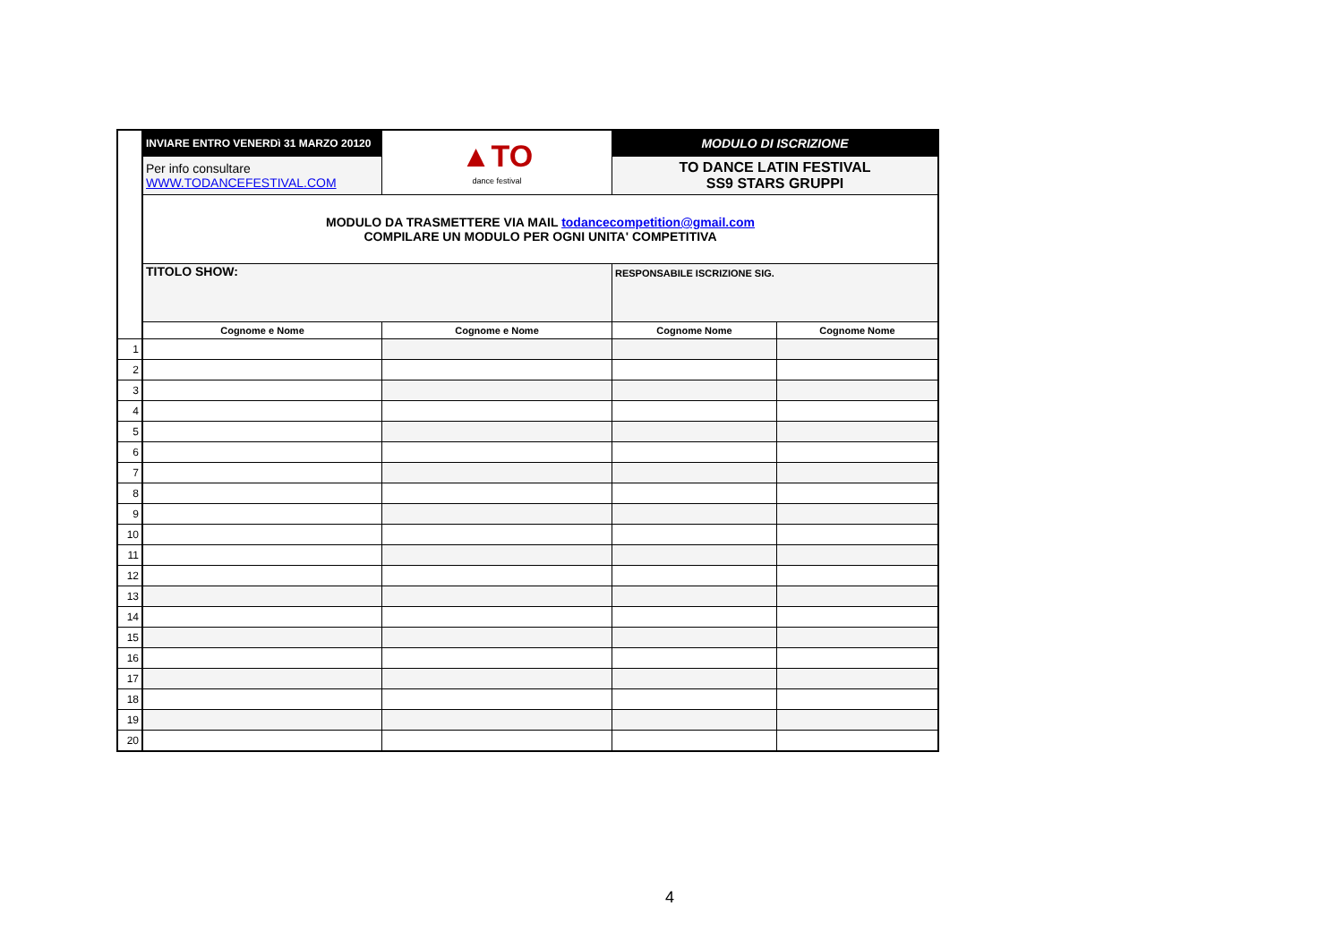| | INVIARE ENTRO VENERDì 31 MARZO 20120 | ▲TO dance festival | MODULO DI ISCRIZIONE | |
| | Per info consultare WWW.TODANCEFESTIVAL.COM | | TO DANCE LATIN FESTIVAL SS9 STARS GRUPPI | |
| | MODULO DA TRASMETTERE VIA MAIL todancecompetition@gmail.com COMPILARE UN MODULO PER OGNI UNITA' COMPETITIVA | | | |
| | TITOLO SHOW: | | RESPONSABILE ISCRIZIONE SIG. | |
| | Cognome e Nome | Cognome e Nome | Cognome Nome | Cognome Nome |
| 1 | | | | |
| 2 | | | | |
| 3 | | | | |
| 4 | | | | |
| 5 | | | | |
| 6 | | | | |
| 7 | | | | |
| 8 | | | | |
| 9 | | | | |
| 10 | | | | |
| 11 | | | | |
| 12 | | | | |
| 13 | | | | |
| 14 | | | | |
| 15 | | | | |
| 16 | | | | |
| 17 | | | | |
| 18 | | | | |
| 19 | | | | |
| 20 | | | | |
4